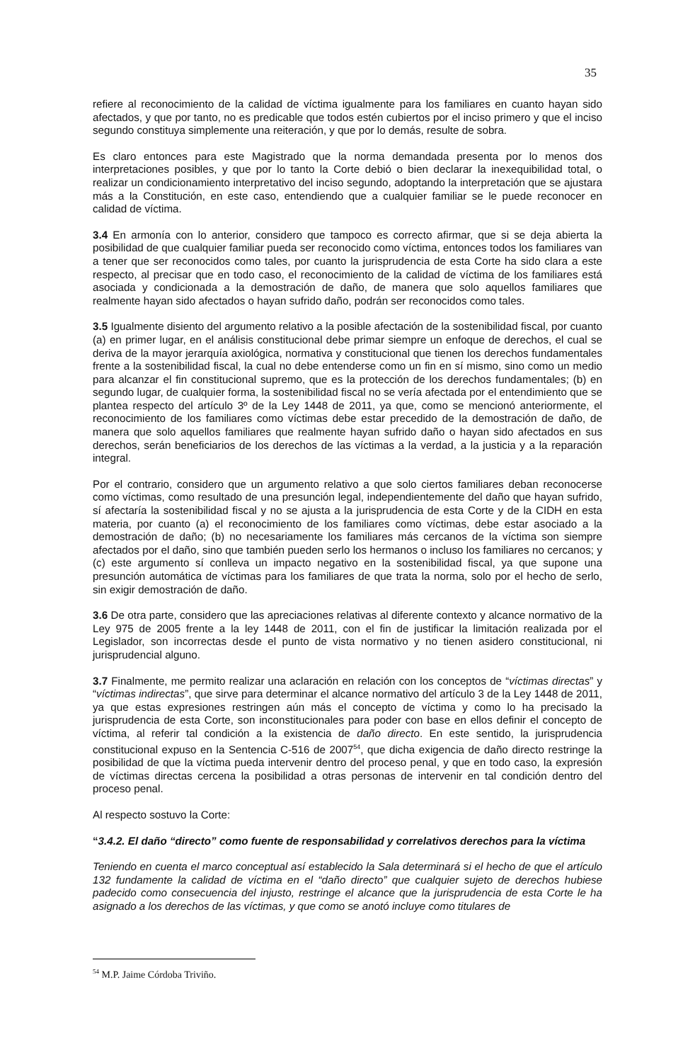35
refiere al reconocimiento de la calidad de víctima igualmente para los familiares en cuanto hayan sido afectados, y que por tanto, no es predicable que todos estén cubiertos por el inciso primero y que el inciso segundo constituya simplemente una reiteración, y que por lo demás, resulte de sobra.
Es claro entonces para este Magistrado que la norma demandada presenta por lo menos dos interpretaciones posibles, y que por lo tanto la Corte debió o bien declarar la inexequibilidad total, o realizar un condicionamiento interpretativo del inciso segundo, adoptando la interpretación que se ajustara más a la Constitución, en este caso, entendiendo que a cualquier familiar se le puede reconocer en calidad de víctima.
3.4 En armonía con lo anterior, considero que tampoco es correcto afirmar, que si se deja abierta la posibilidad de que cualquier familiar pueda ser reconocido como víctima, entonces todos los familiares van a tener que ser reconocidos como tales, por cuanto la jurisprudencia de esta Corte ha sido clara a este respecto, al precisar que en todo caso, el reconocimiento de la calidad de víctima de los familiares está asociada y condicionada a la demostración de daño, de manera que solo aquellos familiares que realmente hayan sido afectados o hayan sufrido daño, podrán ser reconocidos como tales.
3.5 Igualmente disiento del argumento relativo a la posible afectación de la sostenibilidad fiscal, por cuanto (a) en primer lugar, en el análisis constitucional debe primar siempre un enfoque de derechos, el cual se deriva de la mayor jerarquía axiológica, normativa y constitucional que tienen los derechos fundamentales frente a la sostenibilidad fiscal, la cual no debe entenderse como un fin en sí mismo, sino como un medio para alcanzar el fin constitucional supremo, que es la protección de los derechos fundamentales; (b) en segundo lugar, de cualquier forma, la sostenibilidad fiscal no se vería afectada por el entendimiento que se plantea respecto del artículo 3º de la Ley 1448 de 2011, ya que, como se mencionó anteriormente, el reconocimiento de los familiares como víctimas debe estar precedido de la demostración de daño, de manera que solo aquellos familiares que realmente hayan sufrido daño o hayan sido afectados en sus derechos, serán beneficiarios de los derechos de las víctimas a la verdad, a la justicia y a la reparación integral.
Por el contrario, considero que un argumento relativo a que solo ciertos familiares deban reconocerse como víctimas, como resultado de una presunción legal, independientemente del daño que hayan sufrido, sí afectaría la sostenibilidad fiscal y no se ajusta a la jurisprudencia de esta Corte y de la CIDH en esta materia, por cuanto (a) el reconocimiento de los familiares como víctimas, debe estar asociado a la demostración de daño; (b) no necesariamente los familiares más cercanos de la víctima son siempre afectados por el daño, sino que también pueden serlo los hermanos o incluso los familiares no cercanos; y (c) este argumento sí conlleva un impacto negativo en la sostenibilidad fiscal, ya que supone una presunción automática de víctimas para los familiares de que trata la norma, solo por el hecho de serlo, sin exigir demostración de daño.
3.6 De otra parte, considero que las apreciaciones relativas al diferente contexto y alcance normativo de la Ley 975 de 2005 frente a la ley 1448 de 2011, con el fin de justificar la limitación realizada por el Legislador, son incorrectas desde el punto de vista normativo y no tienen asidero constitucional, ni jurisprudencial alguno.
3.7 Finalmente, me permito realizar una aclaración en relación con los conceptos de “víctimas directas” y “víctimas indirectas”, que sirve para determinar el alcance normativo del artículo 3 de la Ley 1448 de 2011, ya que estas expresiones restringen aún más el concepto de víctima y como lo ha precisado la jurisprudencia de esta Corte, son inconstitucionales para poder con base en ellos definir el concepto de víctima, al referir tal condición a la existencia de daño directo. En este sentido, la jurisprudencia constitucional expuso en la Sentencia C-516 de 2007<sup>54</sup>, que dicha exigencia de daño directo restringe la posibilidad de que la víctima pueda intervenir dentro del proceso penal, y que en todo caso, la expresión de víctimas directas cercena la posibilidad a otras personas de intervenir en tal condición dentro del proceso penal.
Al respecto sostuvo la Corte:
“3.4.2. El daño “directo” como fuente de responsabilidad y correlativos derechos para la víctima
Teniendo en cuenta el marco conceptual así establecido la Sala determinará si el hecho de que el artículo 132 fundamente la calidad de víctima en el “daño directo” que cualquier sujeto de derechos hubiese padecido como consecuencia del injusto, restringe el alcance que la jurisprudencia de esta Corte le ha asignado a los derechos de las víctimas, y que como se anotó incluye como titulares de
<sup>54</sup> M.P. Jaime Córdoba Triviño.